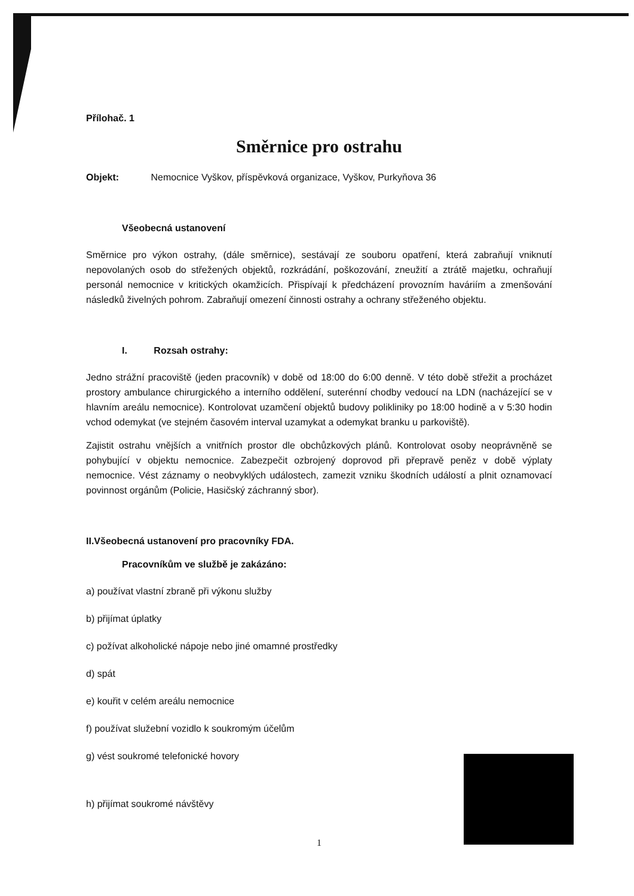Přílohač. 1
Směrnice pro ostrahu
Objekt: Nemocnice Vyškov, příspěvková organizace, Vyškov, Purkyňova 36
Všeobecná ustanovení
Směrnice pro výkon ostrahy, (dále směrnice), sestávají ze souboru opatření, která zabraňují vniknutí nepovolaných osob do střežených objektů, rozkrádání, poškozování, zneužití a ztrátě majetku, ochraňují personál nemocnice v kritických okamžicích. Přispívají k předcházení provozním haváriím a zmenšování následků živelných pohrom. Zabraňují omezení činnosti ostrahy a ochrany střeženého objektu.
I. Rozsah ostrahy:
Jedno strážní pracoviště (jeden pracovník) v době od 18:00 do 6:00 denně. V této době střežit a procházet prostory ambulance chirurgického a interního oddělení, suterénní chodby vedoucí na LDN (nacházející se v hlavním areálu nemocnice). Kontrolovat uzamčení objektů budovy polikliniky po 18:00 hodině a v 5:30 hodin vchod odemykat (ve stejném časovém interval uzamykat a odemykat branku u parkoviště).
Zajistit ostrahu vnějších a vnitřních prostor dle obchůzkových plánů. Kontrolovat osoby neoprávněně se pohybující v objektu nemocnice. Zabezpečit ozbrojený doprovod při přepravě peněz v době výplaty nemocnice. Vést záznamy o neobvyklých událostech, zamezit vzniku škodních událostí a plnit oznamovací povinnost orgánům (Policie, Hasičský záchranný sbor).
II.Všeobecná ustanovení pro pracovníky FDA.
Pracovníkům ve službě je zakázáno:
a) používat vlastní zbraně při výkonu služby
b) přijímat úplatky
c) požívat alkoholické nápoje nebo jiné omamné prostředky
d) spát
e) kouřit v celém areálu nemocnice
f) používat služební vozidlo k soukromým účelům
g) vést soukromé telefonické hovory
h) přijímat soukromé návštěvy
1